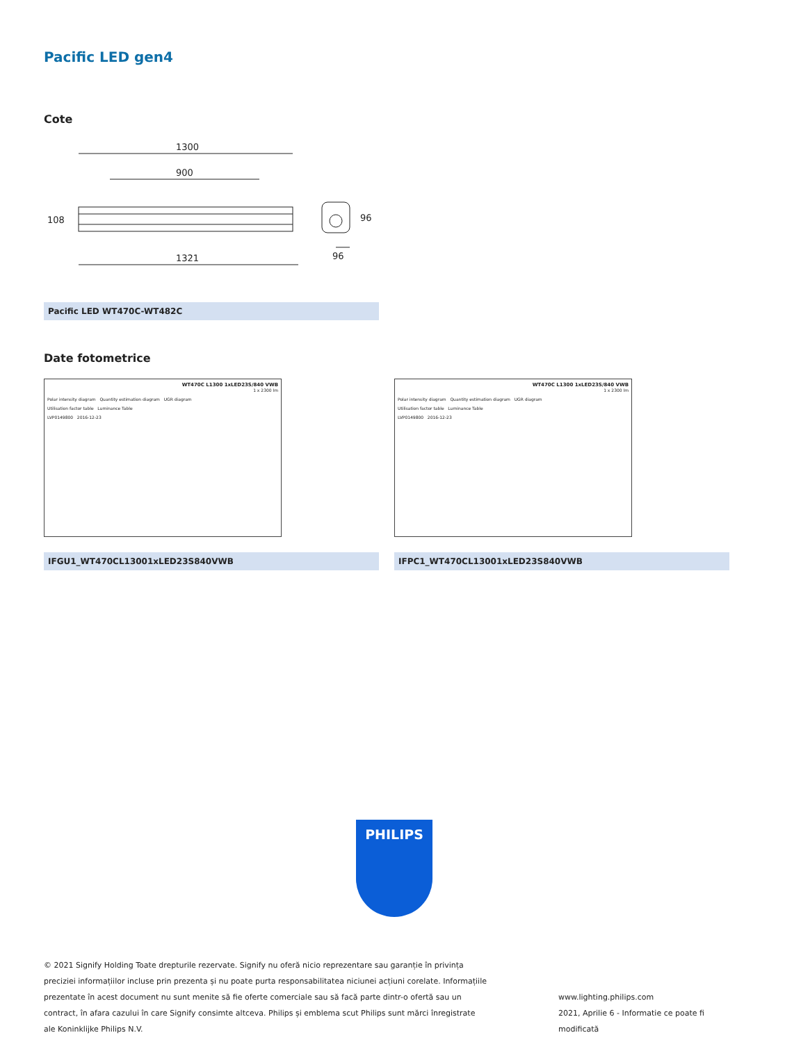Pacific LED gen4
Cote
1300
900
1321
96
108
96
Pacific LED WT470C-WT482C
Date fotometrice
WT470C L1300 1xLED23S/840 VWB
1 x 2300 lm
Polar intensity diagram Quantity estimation diagram UGR diagram
Utilisation factor table Luminance Table
LVP0149800 2016-12-23
IFGU1_WT470CL13001xLED23S840VWB
WT470C L1300 1xLED23S/840 VWB
1 x 2300 lm
Polar intensity diagram Quantity estimation diagram UGR diagram
Utilisation factor table Luminance Table
LVP0149800 2016-12-23
IFPC1_WT470CL13001xLED23S840VWB
PHILIPS
© 2021 Signify Holding Toate drepturile rezervate. Signify nu oferă nicio reprezentare sau garanție în privința preciziei informațiilor incluse prin prezenta și nu poate purta responsabilitatea niciunei acțiuni corelate. Informațiile prezentate în acest document nu sunt menite să fie oferte comerciale sau să facă parte dintr-o ofertă sau un contract, în afara cazului în care Signify consimte altceva. Philips și emblema scut Philips sunt mărci înregistrate ale Koninklijke Philips N.V.
www.lighting.philips.com
2021, Aprilie 6 - Informatie ce poate fi modificată